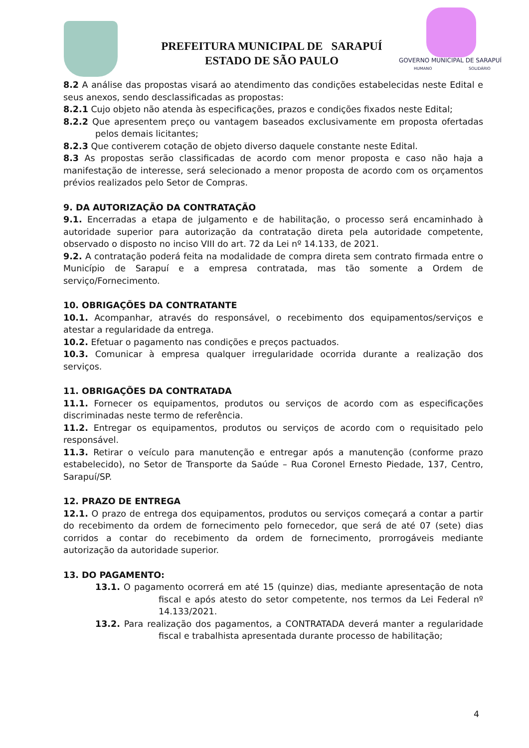PREFEITURA MUNICIPAL DE SARAPUÍ
ESTADO DE SÃO PAULO
GOVERNO MUNICIPAL DE SARAPUÍ
HUMANO
SOLIDÁRIO
8.2 A análise das propostas visará ao atendimento das condições estabelecidas neste Edital e seus anexos, sendo desclassificadas as propostas:
8.2.1 Cujo objeto não atenda às especificações, prazos e condições fixados neste Edital;
8.2.2 Que apresentem preço ou vantagem baseados exclusivamente em proposta ofertadas pelos demais licitantes;
8.2.3 Que contiverem cotação de objeto diverso daquele constante neste Edital.
8.3 As propostas serão classificadas de acordo com menor proposta e caso não haja a manifestação de interesse, será selecionado a menor proposta de acordo com os orçamentos prévios realizados pelo Setor de Compras.
9. DA AUTORIZAÇÃO DA CONTRATAÇÃO
9.1. Encerradas a etapa de julgamento e de habilitação, o processo será encaminhado à autoridade superior para autorização da contratação direta pela autoridade competente, observado o disposto no inciso VIII do art. 72 da Lei nº 14.133, de 2021.
9.2. A contratação poderá feita na modalidade de compra direta sem contrato firmada entre o Município de Sarapuí e a empresa contratada, mas tão somente a Ordem de serviço/Fornecimento.
10. OBRIGAÇÕES DA CONTRATANTE
10.1. Acompanhar, através do responsável, o recebimento dos equipamentos/serviços e atestar a regularidade da entrega.
10.2. Efetuar o pagamento nas condições e preços pactuados.
10.3. Comunicar à empresa qualquer irregularidade ocorrida durante a realização dos serviços.
11. OBRIGAÇÕES DA CONTRATADA
11.1. Fornecer os equipamentos, produtos ou serviços de acordo com as especificações discriminadas neste termo de referência.
11.2. Entregar os equipamentos, produtos ou serviços de acordo com o requisitado pelo responsável.
11.3. Retirar o veículo para manutenção e entregar após a manutenção (conforme prazo estabelecido), no Setor de Transporte da Saúde – Rua Coronel Ernesto Piedade, 137, Centro, Sarapuí/SP.
12. PRAZO DE ENTREGA
12.1. O prazo de entrega dos equipamentos, produtos ou serviços começará a contar a partir do recebimento da ordem de fornecimento pelo fornecedor, que será de até 07 (sete) dias corridos a contar do recebimento da ordem de fornecimento, prorrogáveis mediante autorização da autoridade superior.
13. DO PAGAMENTO:
13.1. O pagamento ocorrerá em até 15 (quinze) dias, mediante apresentação de nota fiscal e após atesto do setor competente, nos termos da Lei Federal nº 14.133/2021.
13.2. Para realização dos pagamentos, a CONTRATADA deverá manter a regularidade fiscal e trabalhista apresentada durante processo de habilitação;
4